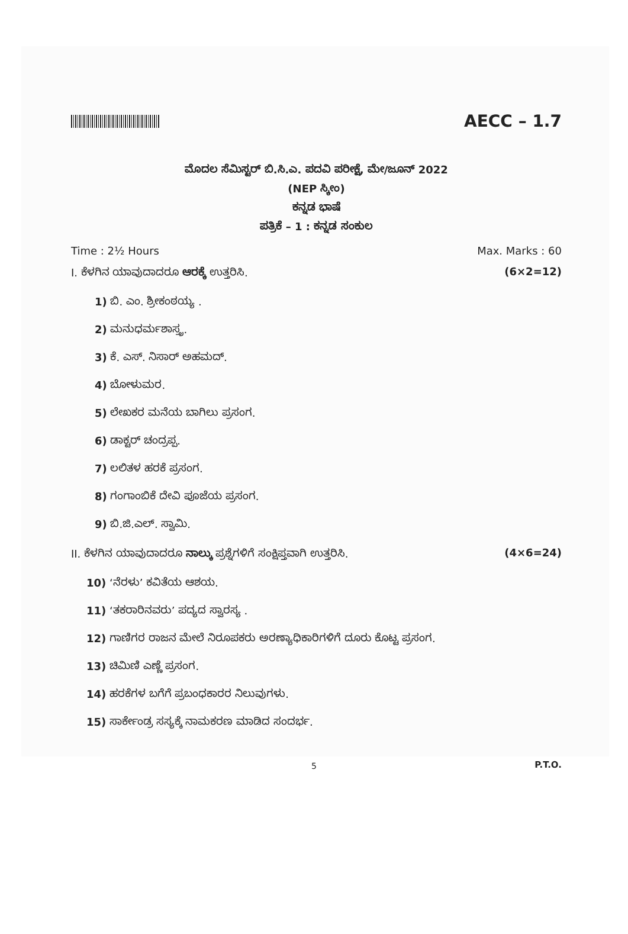AECC – 1.7
ಮೊದಲ ಸೆಮಿಸ್ಟರ್ ಬಿ.ಸಿ.ಎ. ಪದವಿ ಪರೀಕ್ಷೆ, ಮೇ/ಜೂನ್ 2022
(NEP ಸ್ಕೀಂ)
ಕನ್ನಡ ಭಾಷೆ
ಪತ್ರಿಕೆ – 1 : ಕನ್ನಡ ಸಂಕುಲ
Time : 2½ Hours Max. Marks : 60
I. ಕೆಳಗಿನ ಯಾವುದಾದರೂ ಆರಕ್ಕೆ ಉತ್ತರಿಸಿ. (6×2=12)
1) ಬಿ. ಎಂ. ಶ್ರೀಕಂಠಯ್ಯ .
2) ಮನುಧರ್ಮಶಾಸ್ತ್ರ.
3) ಕೆ. ಎಸ್. ನಿಸಾರ್ ಅಹಮದ್.
4) ಬೋಳುಮರ.
5) ಲೇಖಕರ ಮನೆಯ ಬಾಗಿಲು ಪ್ರಸಂಗ.
6) ಡಾಕ್ಟರ್ ಚಂದ್ರಪ್ಪ.
7) ಲಲಿತಳ ಹರಕೆ ಪ್ರಸಂಗ.
8) ಗಂಗಾಂಬಿಕೆ ದೇವಿ ಪೂಜೆಯ ಪ್ರಸಂಗ.
9) ಬಿ.ಜಿ.ಎಲ್. ಸ್ವಾಮಿ.
II. ಕೆಳಗಿನ ಯಾವುದಾದರೂ ನಾಲ್ಕು ಪ್ರಶ್ನೆಗಳಿಗೆ ಸಂಕ್ಷಿಪ್ತವಾಗಿ ಉತ್ತರಿಸಿ. (4×6=24)
10) ‘ನೆರಳು’ ಕವಿತೆಯ ಆಶಯ.
11) ‘ತಕರಾರಿನವರು’ ಪದ್ಯದ ಸ್ವಾರಸ್ಯ .
12) ಗಾಣಿಗರ ರಾಜನ ಮೇಲೆ ನಿರೂಪಕರು ಅರಣ್ಯಾಧಿಕಾರಿಗಳಿಗೆ ದೂರು ಕೊಟ್ಟ ಪ್ರಸಂಗ.
13) ಚಿಮಿಣಿ ಎಣ್ಣೆ ಪ್ರಸಂಗ.
14) ಹರಕೆಗಳ ಬಗೆಗೆ ಪ್ರಬಂಧಕಾರರ ನಿಲುವುಗಳು.
15) ಸಾರ್ಕೇಂಡ್ರ ಸಸ್ಯಕ್ಕೆ ನಾಮಕರಣ ಮಾಡಿದ ಸಂದರ್ಭ.
P.T.O.
5